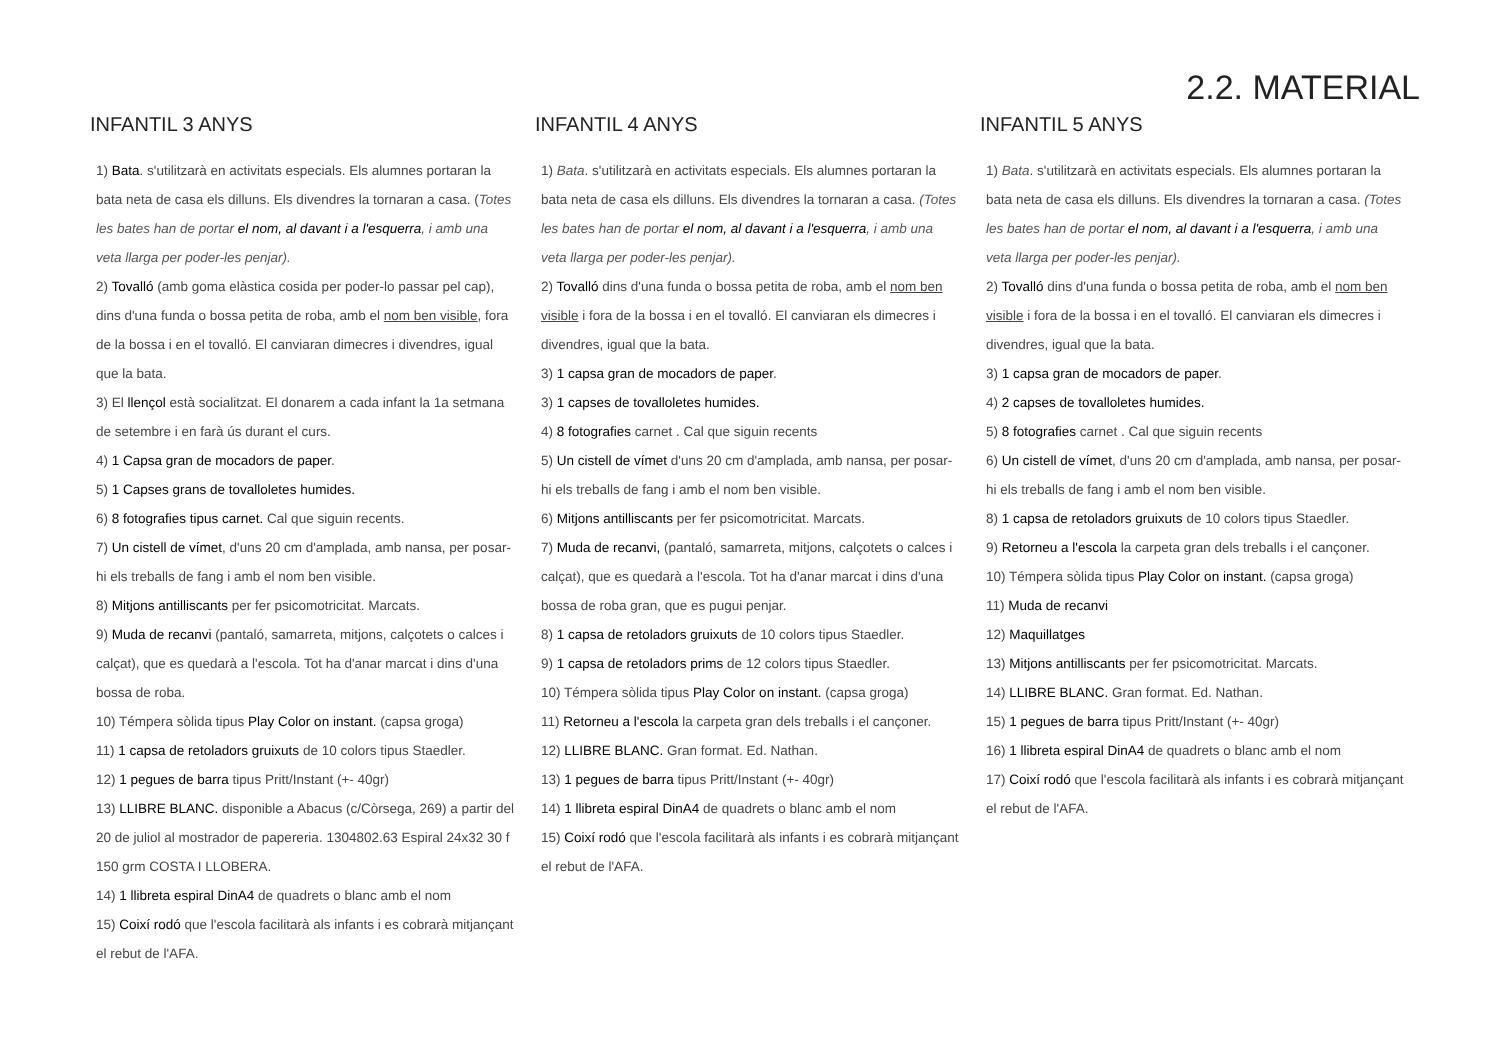2.2. MATERIAL
INFANTIL 3 ANYS
1) Bata. s'utilitzarà en activitats especials. Els alumnes portaran la bata neta de casa els dilluns. Els divendres la tornaran a casa. (Totes les bates han de portar el nom, al davant i a l'esquerra, i amb una veta llarga per poder-les penjar).
2) Tovalló (amb goma elàstica cosida per poder-lo passar pel cap), dins d'una funda o bossa petita de roba, amb el nom ben visible, fora de la bossa i en el tovalló. El canviaran dimecres i divendres, igual que la bata.
3) El llençol està socialitzat. El donarem a cada infant la 1a setmana de setembre i en farà ús durant el curs.
4) 1 Capsa gran de mocadors de paper.
5) 1 Capses grans de tovalloletes humides.
6) 8 fotografies tipus carnet. Cal que siguin recents.
7) Un cistell de vímet, d'uns 20 cm d'amplada, amb nansa, per posar-hi els treballs de fang i amb el nom ben visible.
8) Mitjons antilliscants per fer psicomotricitat. Marcats.
9) Muda de recanvi (pantaló, samarreta, mitjons, calçotets o calces i calçat), que es quedarà a l'escola. Tot ha d'anar marcat i dins d'una bossa de roba.
10) Témpera sòlida tipus Play Color on instant. (capsa groga)
11) 1 capsa de retoladors gruixuts de 10 colors tipus Staedler.
12) 1 pegues de barra tipus Pritt/Instant (+- 40gr)
13) LLIBRE BLANC. disponible a Abacus (c/Còrsega, 269) a partir del 20 de juliol al mostrador de papereria. 1304802.63 Espiral 24x32 30 f 150 grm COSTA I LLOBERA.
14) 1 llibreta espiral DinA4 de quadrets o blanc amb el nom
15) Coixí rodó que l'escola facilitarà als infants i es cobrarà mitjançant el rebut de l'AFA.
INFANTIL 4 ANYS
1) Bata. s'utilitzarà en activitats especials. Els alumnes portaran la bata neta de casa els dilluns. Els divendres la tornaran a casa. (Totes les bates han de portar el nom, al davant i a l'esquerra, i amb una veta llarga per poder-les penjar).
2) Tovalló dins d'una funda o bossa petita de roba, amb el nom ben visible i fora de la bossa i en el tovalló. El canviaran els dimecres i divendres, igual que la bata.
3) 1 capsa gran de mocadors de paper.
3) 1 capses de tovalloletes humides.
4) 8 fotografies carnet . Cal que siguin recents
5) Un cistell de vímet d'uns 20 cm d'amplada, amb nansa, per posar-hi els treballs de fang i amb el nom ben visible.
6) Mitjons antilliscants per fer psicomotricitat. Marcats.
7) Muda de recanvi, (pantaló, samarreta, mitjons, calçotets o calces i calçat), que es quedarà a l'escola. Tot ha d'anar marcat i dins d'una bossa de roba gran, que es pugui penjar.
8) 1 capsa de retoladors gruixuts de 10 colors tipus Staedler.
9) 1 capsa de retoladors prims de 12 colors tipus Staedler.
10) Témpera sòlida tipus Play Color on instant. (capsa groga)
11) Retorneu a l'escola la carpeta gran dels treballs i el cançoner.
12) LLIBRE BLANC. Gran format. Ed. Nathan.
13) 1 pegues de barra tipus Pritt/Instant (+- 40gr)
14) 1 llibreta espiral DinA4 de quadrets o blanc amb el nom
15) Coixí rodó que l'escola facilitarà als infants i es cobrarà mitjançant el rebut de l'AFA.
INFANTIL 5 ANYS
1) Bata. s'utilitzarà en activitats especials. Els alumnes portaran la bata neta de casa els dilluns. Els divendres la tornaran a casa. (Totes les bates han de portar el nom, al davant i a l'esquerra, i amb una veta llarga per poder-les penjar).
2) Tovalló dins d'una funda o bossa petita de roba, amb el nom ben visible i fora de la bossa i en el tovalló. El canviaran els dimecres i divendres, igual que la bata.
3) 1 capsa gran de mocadors de paper.
4) 2 capses de tovalloletes humides.
5) 8 fotografies carnet . Cal que siguin recents
6) Un cistell de vímet, d'uns 20 cm d'amplada, amb nansa, per posar-hi els treballs de fang i amb el nom ben visible.
8) 1 capsa de retoladors gruixuts de 10 colors tipus Staedler.
9) Retorneu a l'escola la carpeta gran dels treballs i el cançoner.
10) Témpera sòlida tipus Play Color on instant. (capsa groga)
11) Muda de recanvi
12) Maquillatges
13) Mitjons antilliscants per fer psicomotricitat. Marcats.
14) LLIBRE BLANC. Gran format. Ed. Nathan.
15) 1 pegues de barra tipus Pritt/Instant (+- 40gr)
16) 1 llibreta espiral DinA4 de quadrets o blanc amb el nom
17) Coixí rodó que l'escola facilitarà als infants i es cobrarà mitjançant el rebut de l'AFA.